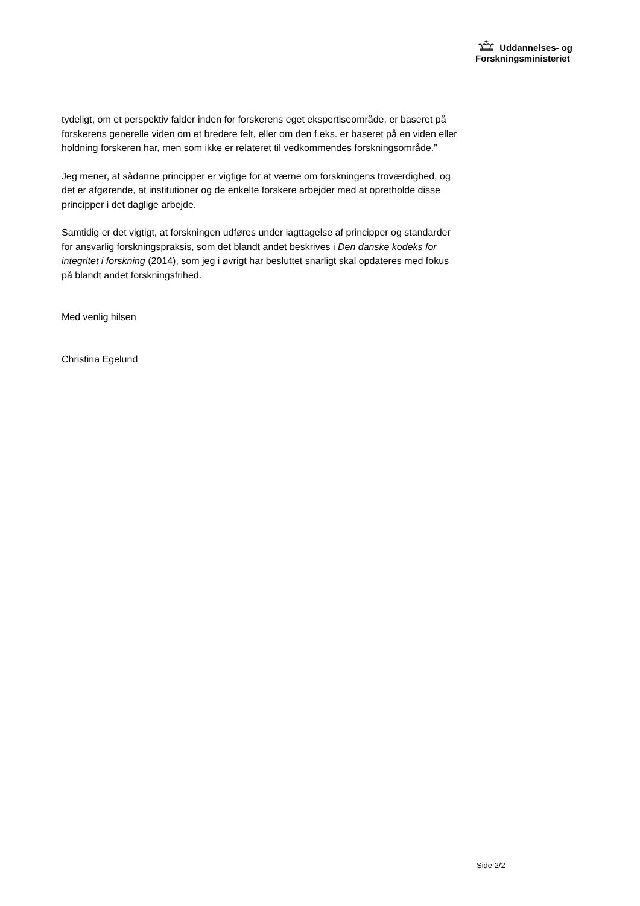Uddannelses- og
Forskningsministeriet
tydeligt, om et perspektiv falder inden for forskerens eget ekspertiseområde, er baseret på forskerens generelle viden om et bredere felt, eller om den f.eks. er baseret på en viden eller holdning forskeren har, men som ikke er relateret til vedkommendes forskningsområde.”
Jeg mener, at sådanne principper er vigtige for at værne om forskningens troværdighed, og det er afgørende, at institutioner og de enkelte forskere arbejder med at opretholde disse principper i det daglige arbejde.
Samtidig er det vigtigt, at forskningen udføres under iagttagelse af principper og standarder for ansvarlig forskningspraksis, som det blandt andet beskrives i Den danske kodeks for integritet i forskning (2014), som jeg i øvrigt har besluttet snarligt skal opdateres med fokus på blandt andet forskningsfrihed.
Med venlig hilsen
Christina Egelund
Side 2/2